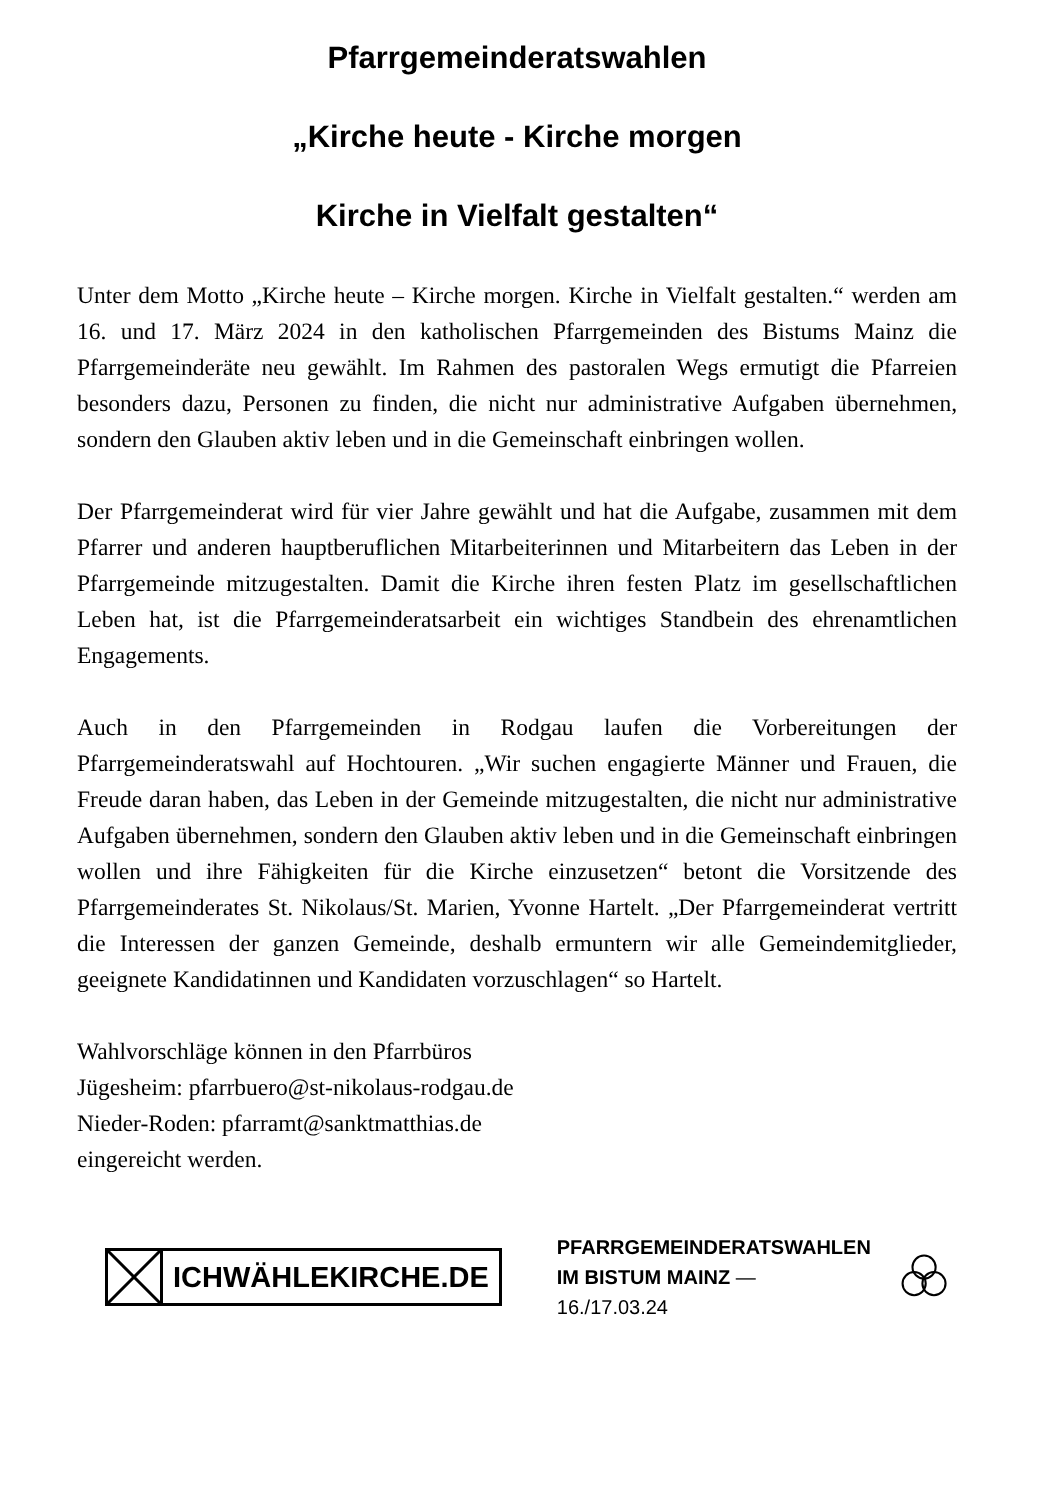Pfarrgemeinderatswahlen
„Kirche heute - Kirche morgen
Kirche in Vielfalt gestalten“
Unter dem Motto „Kirche heute – Kirche morgen. Kirche in Vielfalt gestalten.“ werden am 16. und 17. März 2024 in den katholischen Pfarrgemeinden des Bistums Mainz die Pfarrgemeinderäte neu gewählt. Im Rahmen des pastoralen Wegs ermutigt die Pfarreien besonders dazu, Personen zu finden, die nicht nur administrative Aufgaben übernehmen, sondern den Glauben aktiv leben und in die Gemeinschaft einbringen wollen.
Der Pfarrgemeinderat wird für vier Jahre gewählt und hat die Aufgabe, zusammen mit dem Pfarrer und anderen hauptberuflichen Mitarbeiterinnen und Mitarbeitern das Leben in der Pfarrgemeinde mitzugestalten. Damit die Kirche ihren festen Platz im gesellschaftlichen Leben hat, ist die Pfarrgemeinderatsarbeit ein wichtiges Standbein des ehrenamtlichen Engagements.
Auch in den Pfarrgemeinden in Rodgau laufen die Vorbereitungen der Pfarrgemeinderatswahl auf Hochtouren. „Wir suchen engagierte Männer und Frauen, die Freude daran haben, das Leben in der Gemeinde mitzugestalten, die nicht nur administrative Aufgaben übernehmen, sondern den Glauben aktiv leben und in die Gemeinschaft einbringen wollen und ihre Fähigkeiten für die Kirche einzusetzen“ betont die Vorsitzende des Pfarrgemeinderates St. Nikolaus/St. Marien, Yvonne Hartelt. „Der Pfarrgemeinderat vertritt die Interessen der ganzen Gemeinde, deshalb ermuntern wir alle Gemeindemitglieder, geeignete Kandidatinnen und Kandidaten vorzuschlagen“ so Hartelt.
Wahlvorschläge können in den Pfarrbüros
Jügesheim: pfarrbuero@st-nikolaus-rodgau.de
Nieder-Roden: pfarramt@sanktmatthias.de
eingereicht werden.
ICHWÄHLEKIRCHE.DE
PFARRGEMEINDERATSWAHLEN
IM BISTUM MAINZ — 16./17.03.24